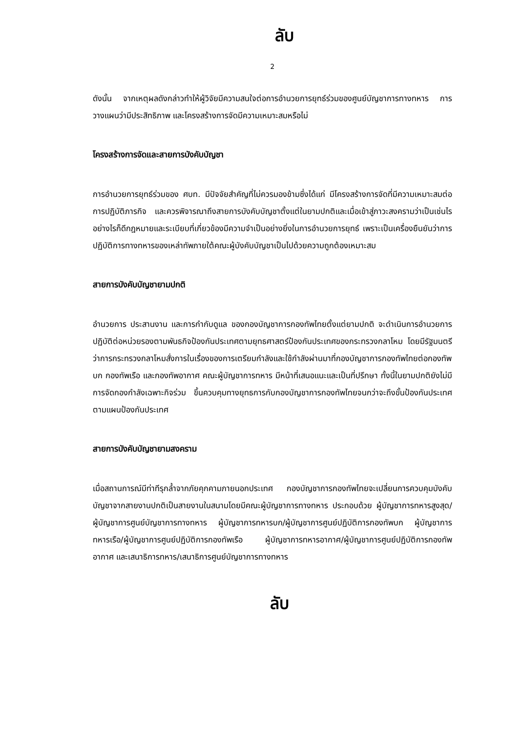ลับ
2
ดังนั้น จากเหตุผลดังกล่าวทำให้ผู้วิจัยมีความสนใจต่อการอำนวยการยุทธ์ร่วมของศูนย์บัญชาการทางทหาร การวางแผนว่ามีประสิทธิภาพ และโครงสร้างการจัดมีความเหมาะสมหรือไม่
โครงสร้างการจัดและสายการบังคับบัญชา
การอำนวยการยุทธ์ร่วมของ ศบท. มีปัจจัยสำคัญที่ไม่ควรมองข้ามซึ่งได้แก่ มีโครงสร้างการจัดที่มีความเหมาะสมต่อการปฏิบัติภารกิจ และควรพิจารณาถึงสายการบังคับบัญชาตั้งแต่ในยามปกติและเมื่อเข้าสู่ภาวะสงครามว่าเป็นเช่นไร อย่างไรก็ดีกฎหมายและระเบียบที่เกี่ยวข้องมีความจำเป็นอย่างยิ่งในการอำนวยการยุทธ์ เพราะเป็นเครื่องยืนยันว่าการปฏิบัติการทางทหารของเหล่าทัพภายใต้คณะผู้บังคับบัญชาเป็นไปด้วยความถูกต้องเหมาะสม
สายการบังคับบัญชายามปกติ
อำนวยการ ประสานงาน และการกำกับดูแล ของกองบัญชาการกองทัพไทยตั้งแต่ยามปกติ จะดำเนินการอำนวยการปฏิบัติต่อหน่วยรองตามพันธกิจป้องกันประเทศตามยุทธศาสตร์ป้องกันประเทศของกระทรวงกลาโหม โดยมีรัฐมนตรีว่าการกระทรวงกลาโหมสั่งการในเรื่องของการเตรียมกำลังและใช้กำลังผ่านมาที่กองบัญชาการกองทัพไทยต่อกองทัพบก กองทัพเรือ และกองทัพอากาศ คณะผู้บัญชาการทหาร มีหน้าที่เสนอแนะและเป็นที่ปรึกษา ทั้งนี้ในยามปกติยังไม่มีการจัดกองกำลังเฉพาะกิจร่วม ขึ้นควบคุมทางยุทธการกับกองบัญชาการกองทัพไทยจนกว่าจะถึงขั้นป้องกันประเทศ ตามแผนป้องกันประเทศ
สายการบังคับบัญชายามสงคราม
เมื่อสถานการณ์มีท่าทีรุกล้ำจากภัยคุกคามภายนอกประเทศ กองบัญชาการกองทัพไทยจะเปลี่ยนการควบคุมบังคับบัญชาจากสายงานปกติเป็นสายงานในสนามโดยมีคณะผู้บัญชาการทางทหาร ประกอบด้วย ผู้บัญชาการทหารสูงสุด/ผู้บัญชาการศูนย์บัญชาการทางทหาร ผู้บัญชาการทหารบก/ผู้บัญชาการศูนย์ปฏิบัติการกองทัพบก ผู้บัญชาการทหารเรือ/ผู้บัญชาการศูนย์ปฏิบัติการกองทัพเรือ ผู้บัญชาการทหารอากาศ/ผู้บัญชาการศูนย์ปฏิบัติการกองทัพอากาศ และเสนาธิการทหาร/เสนาธิการศูนย์บัญชาการทางทหาร
ลับ